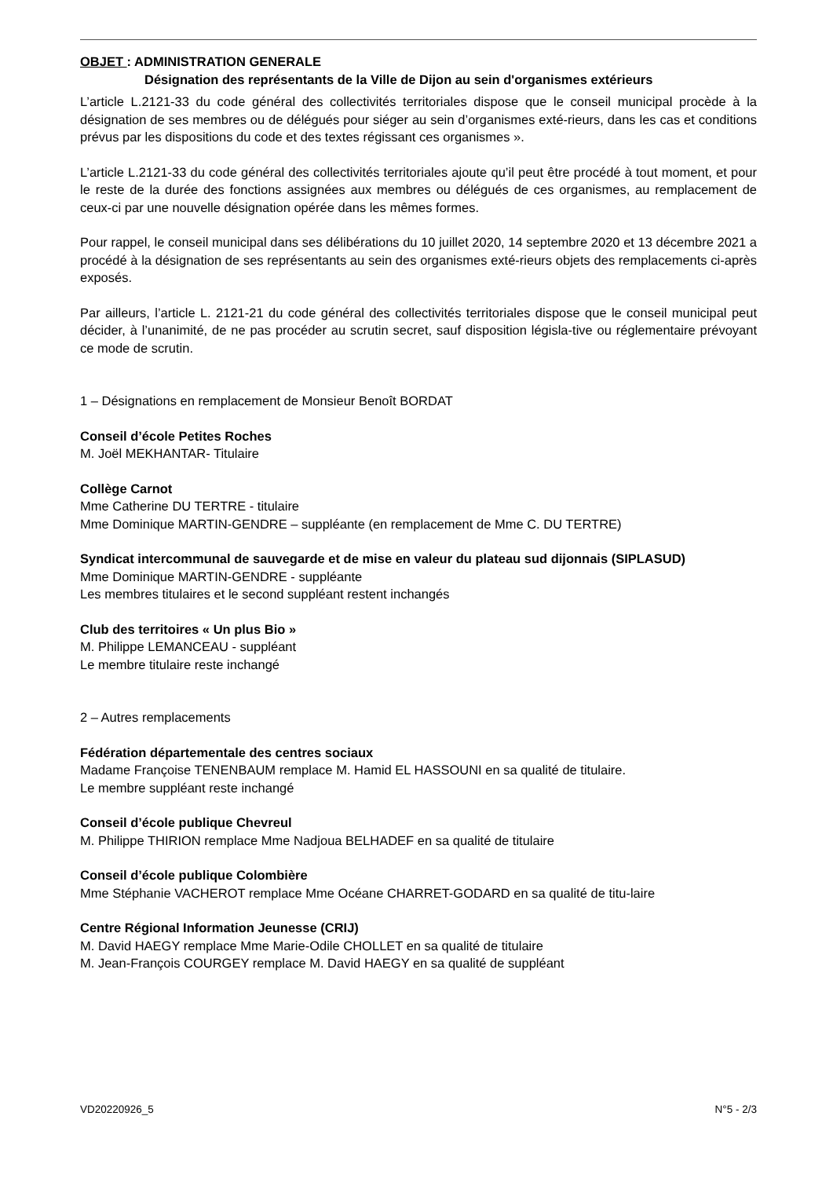OBJET : ADMINISTRATION GENERALE
Désignation des représentants de la Ville de Dijon au sein d'organismes extérieurs
L’article L.2121-33 du code général des collectivités territoriales dispose que le conseil municipal procède à la désignation de ses membres ou de délégués pour siéger au sein d’organismes exté-rieurs, dans les cas et conditions prévus par les dispositions du code et des textes régissant ces organismes ».
L’article L.2121-33 du code général des collectivités territoriales ajoute qu’il peut être procédé à tout moment, et pour le reste de la durée des fonctions assignées aux membres ou délégués de ces organismes, au remplacement de ceux-ci par une nouvelle désignation opérée dans les mêmes formes.
Pour rappel, le conseil municipal dans ses délibérations du 10 juillet 2020, 14 septembre 2020 et 13 décembre 2021 a procédé à la désignation de ses représentants au sein des organismes exté-rieurs objets des remplacements ci-après exposés.
Par ailleurs, l’article L. 2121-21 du code général des collectivités territoriales dispose que le conseil municipal peut décider, à l’unanimité, de ne pas procéder au scrutin secret, sauf disposition législa-tive ou réglementaire prévoyant ce mode de scrutin.
1 – Désignations en remplacement de Monsieur Benoît BORDAT
Conseil d’école Petites Roches
M. Joël MEKHANTAR- Titulaire
Collège Carnot
Mme Catherine DU TERTRE - titulaire
Mme Dominique MARTIN-GENDRE – suppléante (en remplacement de Mme C. DU TERTRE)
Syndicat intercommunal de sauvegarde et de mise en valeur du plateau sud dijonnais (SIPLASUD)
Mme Dominique MARTIN-GENDRE - suppléante
Les membres titulaires et le second suppléant restent inchangés
Club des territoires « Un plus Bio »
M. Philippe LEMANCEAU - suppléant
Le membre titulaire reste inchangé
2 – Autres remplacements
Fédération départementale des centres sociaux
Madame Françoise TENENBAUM remplace M. Hamid EL HASSOUNI en sa qualité de titulaire.
Le membre suppléant reste inchangé
Conseil d’école publique Chevreul
M. Philippe THIRION remplace Mme Nadjoua BELHADEF en sa qualité de titulaire
Conseil d’école publique Colombière
Mme Stéphanie VACHEROT remplace Mme Océane CHARRET-GODARD en sa qualité de titu-laire
Centre Régional Information Jeunesse (CRIJ)
M. David HAEGY remplace Mme Marie-Odile CHOLLET en sa qualité de titulaire
M. Jean-François COURGEY remplace M. David HAEGY en sa qualité de suppléant
VD20220926_5 N°5 - 2/3